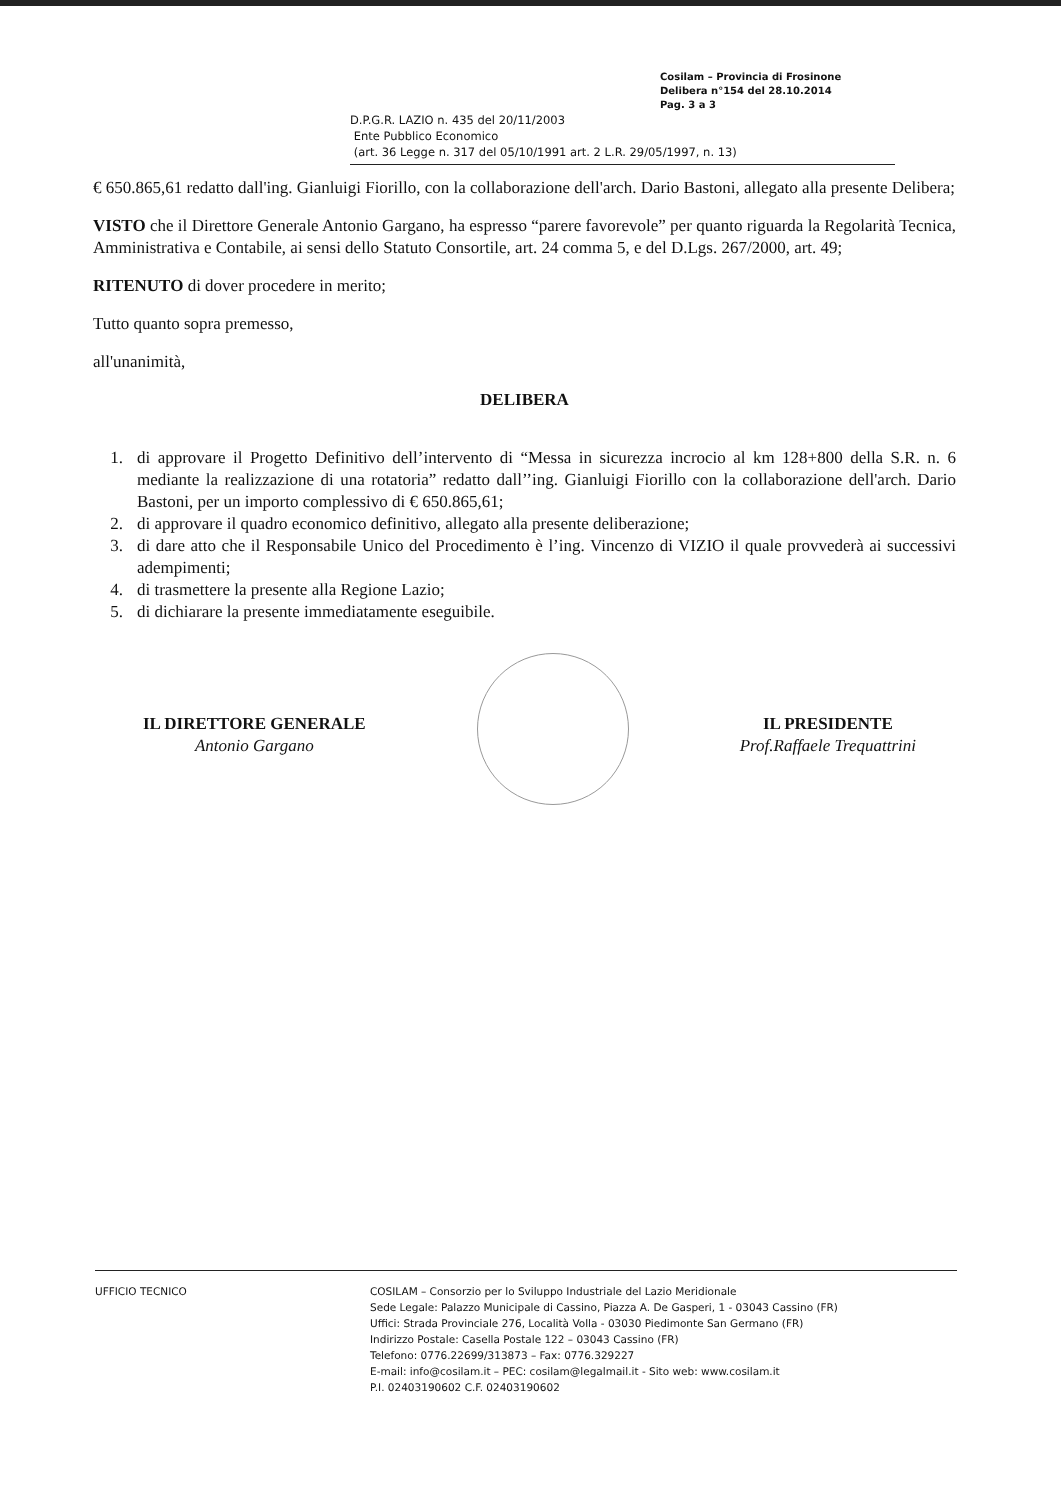Cosilam – Provincia di Frosinone
Delibera n°154 del 28.10.2014
Pag. 3 a 3
D.P.G.R. LAZIO n. 435 del 20/11/2003
Ente Pubblico Economico
(art. 36 Legge n. 317 del 05/10/1991 art. 2 L.R. 29/05/1997, n. 13)
€ 650.865,61 redatto dall'ing. Gianluigi Fiorillo, con la collaborazione dell'arch. Dario Bastoni, allegato alla presente Delibera;
VISTO che il Direttore Generale Antonio Gargano, ha espresso “parere favorevole” per quanto riguarda la Regolarità Tecnica, Amministrativa e Contabile, ai sensi dello Statuto Consortile, art. 24 comma 5, e del D.Lgs. 267/2000, art. 49;
RITENUTO di dover procedere in merito;
Tutto quanto sopra premesso,
all'unanimità,
DELIBERA
1. di approvare il Progetto Definitivo dell’intervento di “Messa in sicurezza incrocio al km 128+800 della S.R. n. 6 mediante la realizzazione di una rotatoria” redatto dall’’ing. Gianluigi Fiorillo con la collaborazione dell'arch. Dario Bastoni, per un importo complessivo di € 650.865,61;
2. di approvare il quadro economico definitivo, allegato alla presente deliberazione;
3. di dare atto che il Responsabile Unico del Procedimento è l’ing. Vincenzo di VIZIO il quale provvederà ai successivi adempimenti;
4. di trasmettere la presente alla Regione Lazio;
5. di dichiarare la presente immediatamente eseguibile.
IL DIRETTORE GENERALE
Antonio Gargano
IL PRESIDENTE
Prof.Raffaele Trequattrini
UFFICIO TECNICO COSILAM – Consorzio per lo Sviluppo Industriale del Lazio Meridionale
Sede Legale: Palazzo Municipale di Cassino, Piazza A. De Gasperi, 1 - 03043 Cassino (FR)
Uffici: Strada Provinciale 276, Località Volla - 03030 Piedimonte San Germano (FR)
Indirizzo Postale: Casella Postale 122 – 03043 Cassino (FR)
Telefono: 0776.22699/313873 – Fax: 0776.329227
E-mail: info@cosilam.it – PEC: cosilam@legalmail.it - Sito web: www.cosilam.it
P.I. 02403190602 C.F. 02403190602